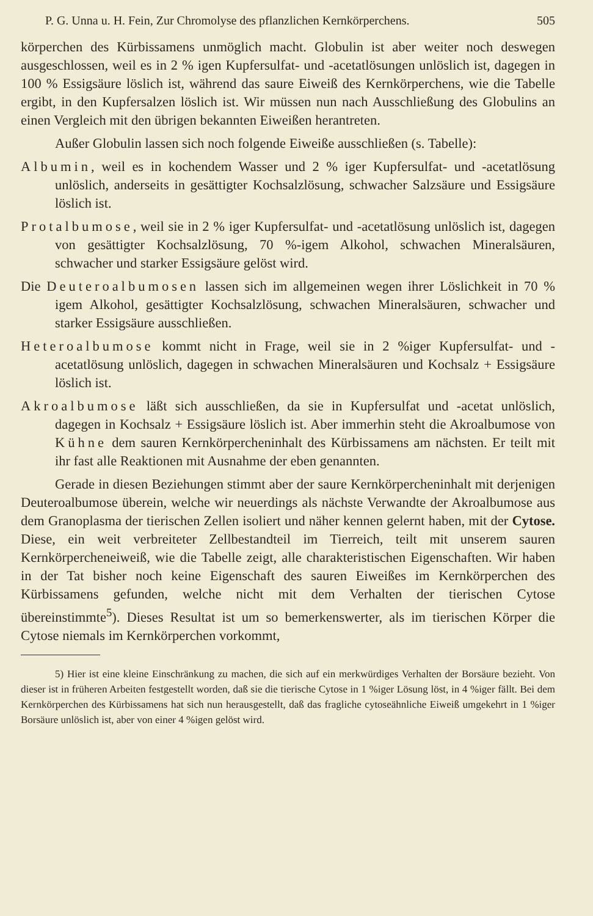P. G. Unna u. H. Fein, Zur Chromolyse des pflanzlichen Kernkörperchens. 505
körperchen des Kürbissamens unmöglich macht. Globulin ist aber weiter noch deswegen ausgeschlossen, weil es in 2 % igen Kupfersulfat- und -acetatlösungen unlöslich ist, dagegen in 100 % Essigsäure löslich ist, während das saure Eiweiß des Kernkörperchens, wie die Tabelle ergibt, in den Kupfersalzen löslich ist. Wir müssen nun nach Ausschließung des Globulins an einen Vergleich mit den übrigen bekannten Eiweißen herantreten.
Außer Globulin lassen sich noch folgende Eiweiße ausschließen (s. Tabelle):
Albumin, weil es in kochendem Wasser und 2 % iger Kupfersulfat- und -acetatlösung unlöslich, anderseits in gesättigter Kochsalzlösung, schwacher Salzsäure und Essigsäure löslich ist.
Protalbumose, weil sie in 2 % iger Kupfersulfat- und -acetatlösung unlöslich ist, dagegen von gesättigter Kochsalzlösung, 70 %-igem Alkohol, schwachen Mineralsäuren, schwacher und starker Essigsäure gelöst wird.
Die Deuteroalbumosen lassen sich im allgemeinen wegen ihrer Löslichkeit in 70 % igem Alkohol, gesättigter Kochsalzlösung, schwachen Mineralsäuren, schwacher und starker Essigsäure ausschließen.
Heteroalbumose kommt nicht in Frage, weil sie in 2 %iger Kupfersulfat- und -acetatlösung unlöslich, dagegen in schwachen Mineralsäuren und Kochsalz + Essigsäure löslich ist.
Akroalbumose läßt sich ausschließen, da sie in Kupfersulfat und -acetat unlöslich, dagegen in Kochsalz + Essigsäure löslich ist. Aber immerhin steht die Akroalbumose von Kühne dem sauren Kernkörpercheninhalt des Kürbissamens am nächsten. Er teilt mit ihr fast alle Reaktionen mit Ausnahme der eben genannten.
Gerade in diesen Beziehungen stimmt aber der saure Kernkörpercheninhalt mit derjenigen Deuteroalbumose überein, welche wir neuerdings als nächste Verwandte der Akroalbumose aus dem Granoplasma der tierischen Zellen isoliert und näher kennen gelernt haben, mit der Cytose. Diese, ein weit verbreiteter Zellbestandteil im Tierreich, teilt mit unserem sauren Kernkörpercheneiweiß, wie die Tabelle zeigt, alle charakteristischen Eigenschaften. Wir haben in der Tat bisher noch keine Eigenschaft des sauren Eiweißes im Kernkörperchen des Kürbissamens gefunden, welche nicht mit dem Verhalten der tierischen Cytose übereinstimmte<sup>5</sup>). Dieses Resultat ist um so bemerkenswerter, als im tierischen Körper die Cytose niemals im Kernkörperchen vorkommt,
5) Hier ist eine kleine Einschränkung zu machen, die sich auf ein merkwürdiges Verhalten der Borsäure bezieht. Von dieser ist in früheren Arbeiten festgestellt worden, daß sie die tierische Cytose in 1 %iger Lösung löst, in 4 %iger fällt. Bei dem Kernkörperchen des Kürbissamens hat sich nun herausgestellt, daß das fragliche cytoseähnliche Eiweiß umgekehrt in 1 %iger Borsäure unlöslich ist, aber von einer 4 %igen gelöst wird.